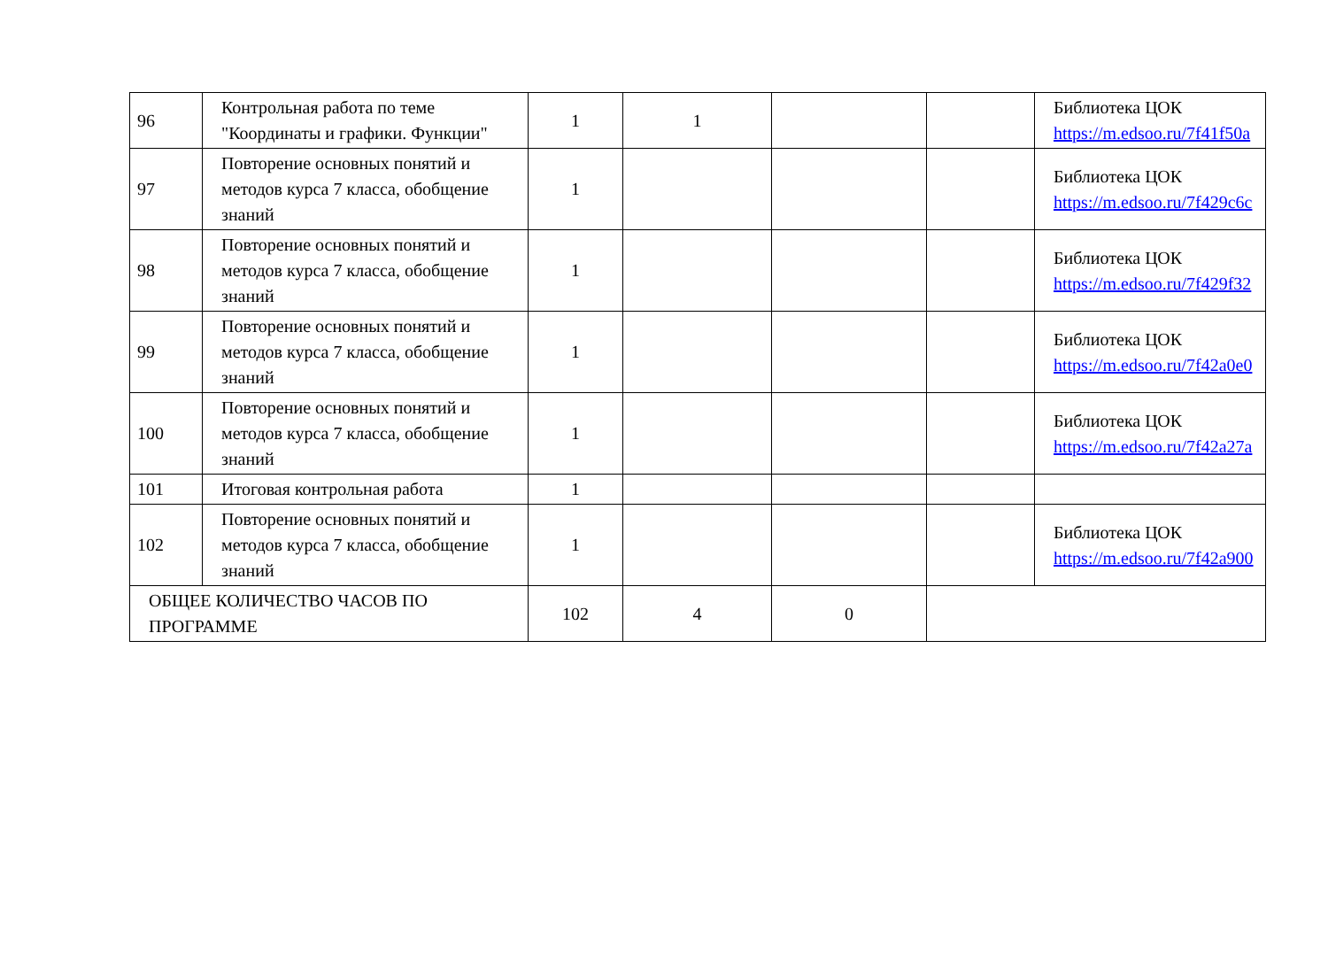| 96 | Контрольная работа по теме "Координаты и графики. Функции" | 1 | 1 | | | Библиотека ЦОК https://m.edsoo.ru/7f41f50a |
| 97 | Повторение основных понятий и методов курса 7 класса, обобщение знаний | 1 | | | | Библиотека ЦОК https://m.edsoo.ru/7f429c6c |
| 98 | Повторение основных понятий и методов курса 7 класса, обобщение знаний | 1 | | | | Библиотека ЦОК https://m.edsoo.ru/7f429f32 |
| 99 | Повторение основных понятий и методов курса 7 класса, обобщение знаний | 1 | | | | Библиотека ЦОК https://m.edsoo.ru/7f42a0e0 |
| 100 | Повторение основных понятий и методов курса 7 класса, обобщение знаний | 1 | | | | Библиотека ЦОК https://m.edsoo.ru/7f42a27a |
| 101 | Итоговая контрольная работа | 1 | | | | |
| 102 | Повторение основных понятий и методов курса 7 класса, обобщение знаний | 1 | | | | Библиотека ЦОК https://m.edsoo.ru/7f42a900 |
| ОБЩЕЕ КОЛИЧЕСТВО ЧАСОВ ПО ПРОГРАММЕ | | 102 | 4 | 0 | | |